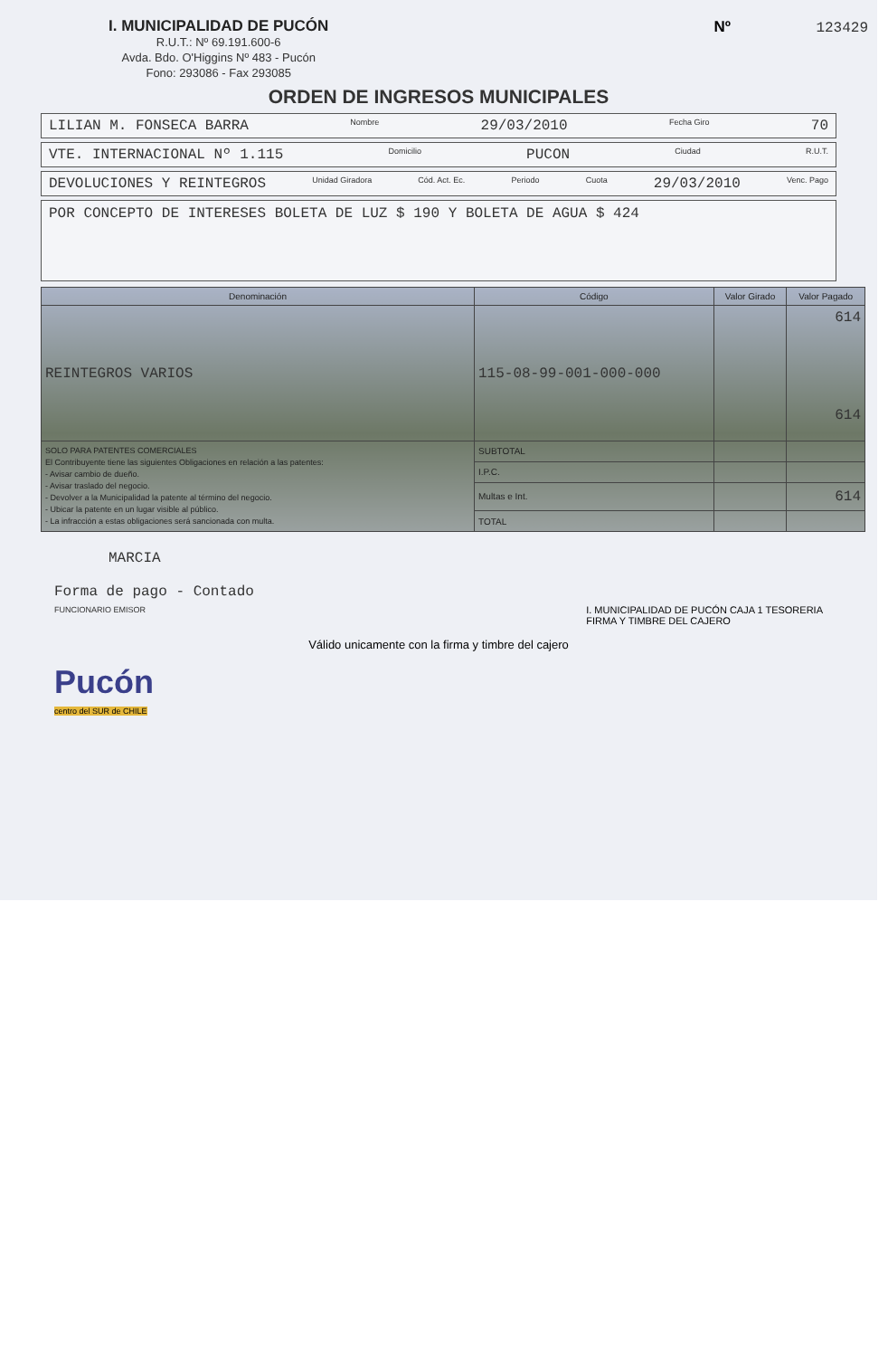I. MUNICIPALIDAD DE PUCÓN
R.U.T.: Nº 69.191.600-6
Avda. Bdo. O'Higgins Nº 483 - Pucón
Fono: 293086 - Fax 293085
Nº 123429
ORDEN DE INGRESOS MUNICIPALES
LILIAN M. FONSECA BARRA Nombre 29/03/2010 Fecha Giro 70
VTE. INTERNACIONAL Nº 1.115 Domicilio PUCON Ciudad R.U.T.
DEVOLUCIONES Y REINTEGROS Unidad Giradora Cód. Act. Ec. Periodo Cuota 29/03/2010 Venc. Pago
POR CONCEPTO DE INTERESES BOLETA DE LUZ $ 190 Y BOLETA DE AGUA $ 424
| Denominación | Código | Valor Girado | Valor Pagado |
| --- | --- | --- | --- |
| REINTEGROS VARIOS | 115-08-99-001-000-000 | | 614 614 |
| SOLO PARA PATENTES COMERCIALES El Contribuyente tiene las siguientes Obligaciones en relación a las patentes: - Avisar cambio de dueño. - Avisar traslado del negocio. - Devolver a la Municipalidad la patente al término del negocio. - Ubicar la patente en un lugar visible al público. - La infracción a estas obligaciones será sancionada con multa. | SUBTOTAL | | |
| | I.P.C. | | |
| | Multas e Int. | | 614 |
| | TOTAL | | |
MARCIA
Forma de pago - Contado
FUNCIONARIO EMISOR
I. MUNICIPALIDAD DE PUCÓN CAJA 1 TESORERIA
FIRMA Y TIMBRE DEL CAJERO
Válido unicamente con la firma y timbre del cajero
Pucón
centro del SUR de CHILE